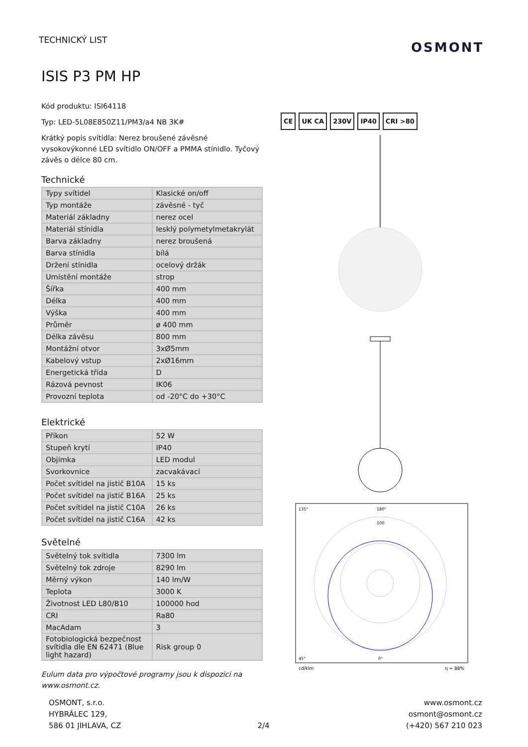TECHNICKÝ LIST OSMONT
ISIS P3 PM HP
Kód produktu: ISI64118
Typ: LED-5L08E850Z11/PM3/a4 NB 3K#
Krátký popis svítidla: Nerez broušené závěsné vysokovýkonné LED svítidlo ON/OFF a PMMA stínidlo. Tyčový závěs o délce 80 cm.
Technické
| Typy svítidel | Klasické on/off |
| Typ montáže | závěsné - tyč |
| Materiál základny | nerez ocel |
| Materiál stínidla | lesklý polymetylmetakrylát |
| Barva základny | nerez broušená |
| Barva stínidla | bílá |
| Držení stínidla | ocelový držák |
| Umístění montáže | strop |
| Šířka | 400 mm |
| Délka | 400 mm |
| Výška | 400 mm |
| Průměr | ø 400 mm |
| Délka závěsu | 800 mm |
| Montážní otvor | 3xØ5mm |
| Kabelový vstup | 2xØ16mm |
| Energetická třída | D |
| Rázová pevnost | IK06 |
| Provozní teplota | od -20°C do +30°C |
Elektrické
| Příkon | 52 W |
| Stupeň krytí | IP40 |
| Objimka | LED modul |
| Svorkovnice | zacvakávací |
| Počet svítidel na jistič B10A | 15 ks |
| Počet svítidel na jistič B16A | 25 ks |
| Počet svítidel na jistič C10A | 26 ks |
| Počet svítidel na jistič C16A | 42 ks |
Světelné
| Světelný tok svítidla | 7300 lm |
| Světelný tok zdroje | 8290 lm |
| Měrný výkon | 140 lm/W |
| Teplota | 3000 K |
| Životnost LED L80/B10 | 100000 hod |
| CRI | Ra80 |
| MacAdam | 3 |
| Fotobiologická bezpečnost svítidla dle EN 62471 (Blue light hazard) | Risk group 0 |
Eulum data pro výpočtové programy jsou k dispozici na www.osmont.cz.
CE UK CA 230V IP40 CRI >80
135°
180°
100
45°
0°
cd/klm
η = 88%
OSMONT, s.r.o.
HYBRÁLEC 129,
586 01 JIHLAVA, CZ
2/4
www.osmont.cz
osmont@osmont.cz
(+420) 567 210 023